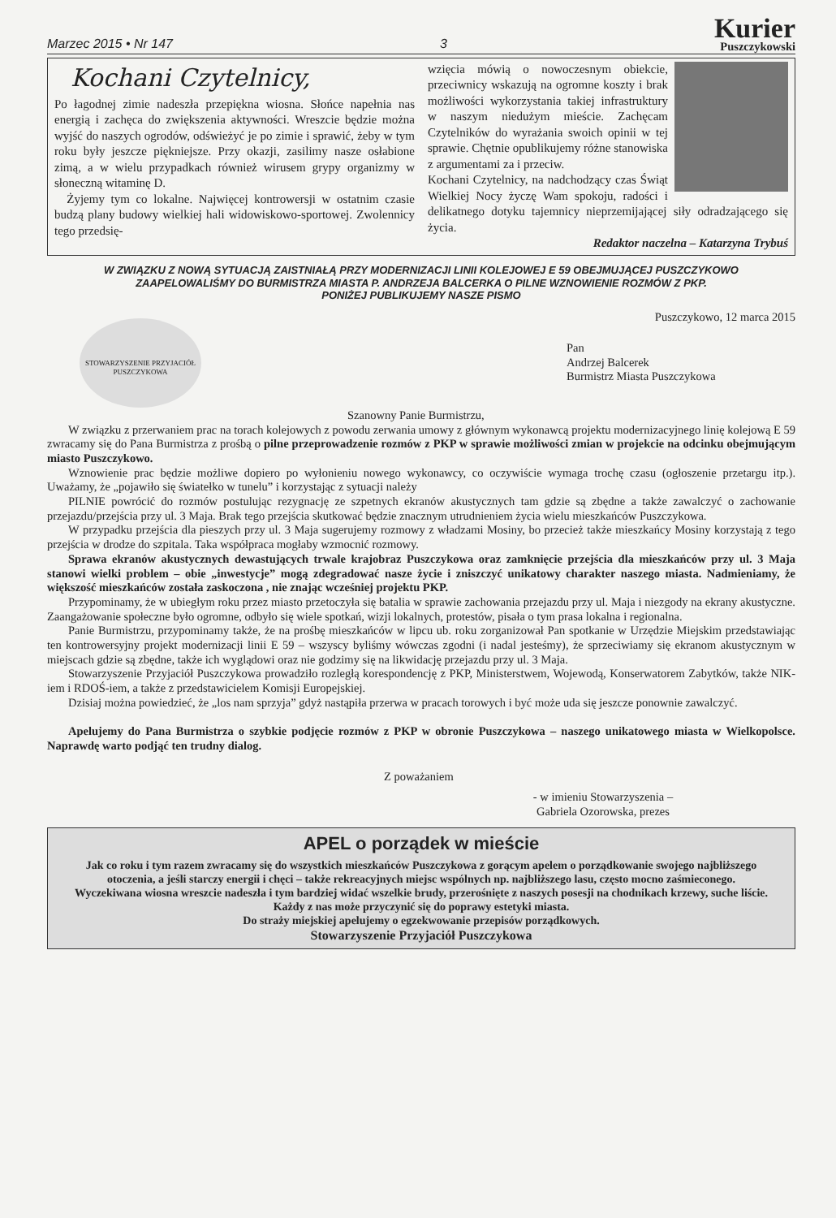Marzec 2015 • Nr 147 3
Kurier
Puszczykowski
Kochani Czytelnicy,
Po łagodnej zimie nadeszła przepiękna wiosna. Słońce napełnia nas energią i zachęca do zwiększenia aktywności. Wreszcie będzie można wyjść do naszych ogrodów, odświeżyć je po zimie i sprawić, żeby w tym roku były jeszcze piękniejsze. Przy okazji, zasilimy nasze osłabione zimą, a w wielu przypadkach również wirusem grypy organizmy w słoneczną witaminę D.
Żyjemy tym co lokalne. Najwięcej kontrowersji w ostatnim czasie budzą plany budowy wielkiej hali widowiskowo-sportowej. Zwolennicy tego przedsię-
wzięcia mówią o nowoczesnym obiekcie, przeciwnicy wskazują na ogromne koszty i brak możliwości wykorzystania takiej infrastruktury w naszym niedużym mieście. Zachęcam Czytelników do wyrażania swoich opinii w tej sprawie. Chętnie opublikujemy różne stanowiska z argumentami za i przeciw.
Kochani Czytelnicy, na nadchodzący czas Świąt Wielkiej Nocy życzę Wam spokoju, radości i delikatnego dotyku tajemnicy nieprzemijającej siły odradzającego się życia.
Redaktor naczelna – Katarzyna Trybuś
W ZWIĄZKU Z NOWĄ SYTUACJĄ ZAISTNIAŁĄ PRZY MODERNIZACJI LINII KOLEJOWEJ E 59 OBEJMUJĄCEJ PUSZCZYKOWO
ZAAPELOWALIŚMY DO BURMISTRZA MIASTA P. ANDRZEJA BALCERKA O PILNE WZNOWIENIE ROZMÓW Z PKP.
PONIŻEJ PUBLIKUJEMY NASZE PISMO
STOWARZYSZENIE PRZYJACIÓŁ PUSZCZYKOWA
Puszczykowo, 12 marca 2015
Pan
Andrzej Balcerek
Burmistrz Miasta Puszczykowa
Szanowny Panie Burmistrzu,
W związku z przerwaniem prac na torach kolejowych z powodu zerwania umowy z głównym wykonawcą projektu modernizacyjnego linię kolejową E 59 zwracamy się do Pana Burmistrza z prośbą o pilne przeprowadzenie rozmów z PKP w sprawie możliwości zmian w projekcie na odcinku obejmującym miasto Puszczykowo.
Wznowienie prac będzie możliwe dopiero po wyłonieniu nowego wykonawcy, co oczywiście wymaga trochę czasu (ogłoszenie przetargu itp.). Uważamy, że „pojawiło się światełko w tunelu” i korzystając z sytuacji należy
PILNIE powrócić do rozmów postulując rezygnację ze szpetnych ekranów akustycznych tam gdzie są zbędne a także zawalczyć o zachowanie przejazdu/przejścia przy ul. 3 Maja. Brak tego przejścia skutkować będzie znacznym utrudnieniem życia wielu mieszkańców Puszczykowa.
W przypadku przejścia dla pieszych przy ul. 3 Maja sugerujemy rozmowy z władzami Mosiny, bo przecież także mieszkańcy Mosiny korzystają z tego przejścia w drodze do szpitala. Taka współpraca mogłaby wzmocnić rozmowy.
Sprawa ekranów akustycznych dewastujących trwale krajobraz Puszczykowa oraz zamknięcie przejścia dla mieszkańców przy ul. 3 Maja stanowi wielki problem – obie „inwestycje” mogą zdegradować nasze życie i zniszczyć unikatowy charakter naszego miasta. Nadmieniamy, że większość mieszkańców została zaskoczona , nie znając wcześniej projektu PKP.
Przypominamy, że w ubiegłym roku przez miasto przetoczyła się batalia w sprawie zachowania przejazdu przy ul. Maja i niezgody na ekrany akustyczne. Zaangażowanie społeczne było ogromne, odbyło się wiele spotkań, wizji lokalnych, protestów, pisała o tym prasa lokalna i regionalna.
Panie Burmistrzu, przypominamy także, że na prośbę mieszkańców w lipcu ub. roku zorganizował Pan spotkanie w Urzędzie Miejskim przedstawiając ten kontrowersyjny projekt modernizacji linii E 59 – wszyscy byliśmy wówczas zgodni (i nadal jesteśmy), że sprzeciwiamy się ekranom akustycznym w miejscach gdzie są zbędne, także ich wyglądowi oraz nie godzimy się na likwidację przejazdu przy ul. 3 Maja.
Stowarzyszenie Przyjaciół Puszczykowa prowadziło rozległą korespondencję z PKP, Ministerstwem, Wojewodą, Konserwatorem Zabytków, także NIK-iem i RDOŚ-iem, a także z przedstawicielem Komisji Europejskiej.
Dzisiaj można powiedzieć, że „los nam sprzyja” gdyż nastąpiła przerwa w pracach torowych i być może uda się jeszcze ponownie zawalczyć.
Apelujemy do Pana Burmistrza o szybkie podjęcie rozmów z PKP w obronie Puszczykowa – naszego unikatowego miasta w Wielkopolsce. Naprawdę warto podjąć ten trudny dialog.
Z poważaniem
- w imieniu Stowarzyszenia –
Gabriela Ozorowska, prezes
APEL o porządek w mieście
Jak co roku i tym razem zwracamy się do wszystkich mieszkańców Puszczykowa z gorącym apelem o porządkowanie swojego najbliższego otoczenia, a jeśli starczy energii i chęci – także rekreacyjnych miejsc wspólnych np. najbliższego lasu, często mocno zaśmieconego.
Wyczekiwana wiosna wreszcie nadeszła i tym bardziej widać wszelkie brudy, przerośnięte z naszych posesji na chodnikach krzewy, suche liście.
Każdy z nas może przyczynić się do poprawy estetyki miasta.
Do straży miejskiej apelujemy o egzekwowanie przepisów porządkowych.
Stowarzyszenie Przyjaciół Puszczykowa